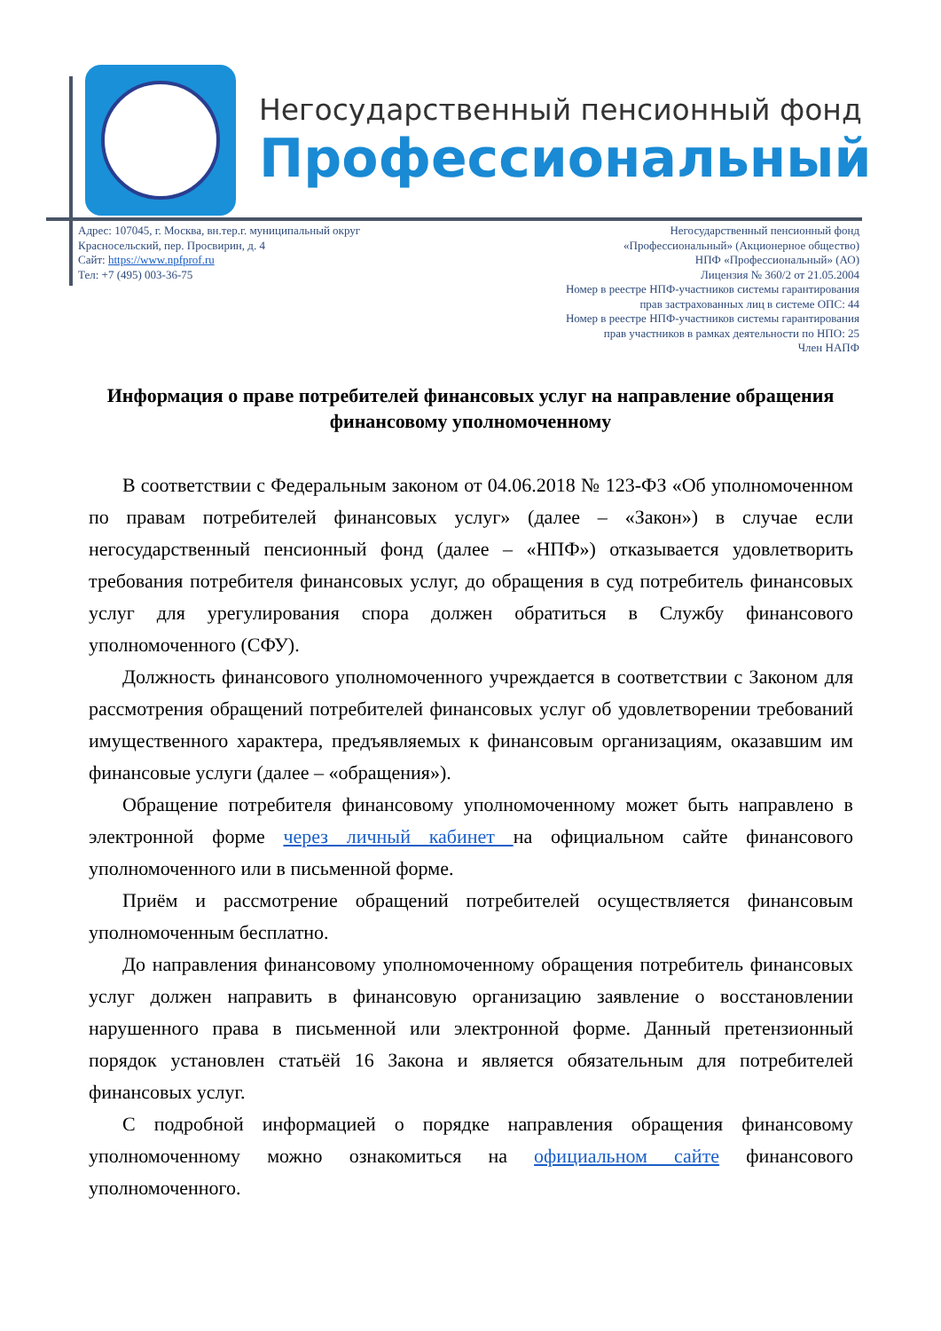Негосударственный пенсионный фонд
Профессиональный
Адрес: 107045, г. Москва, вн.тер.г. муниципальный округ
Красносельский, пер. Просвирин, д. 4
Сайт: https://www.npfprof.ru
Тел: +7 (495) 003-36-75
Негосударственный пенсионный фонд
«Профессиональный» (Акционерное общество)
НПФ «Профессиональный» (АО)
Лицензия № 360/2 от 21.05.2004
Номер в реестре НПФ-участников системы гарантирования
прав застрахованных лиц в системе ОПС: 44
Номер в реестре НПФ-участников системы гарантирования
прав участников в рамках деятельности по НПО: 25
Член НАПФ
Информация о праве потребителей финансовых услуг на направление обращения финансовому уполномоченному
В соответствии с Федеральным законом от 04.06.2018 № 123-ФЗ «Об уполномоченном по правам потребителей финансовых услуг» (далее – «Закон») в случае если негосударственный пенсионный фонд (далее – «НПФ») отказывается удовлетворить требования потребителя финансовых услуг, до обращения в суд потребитель финансовых услуг для урегулирования спора должен обратиться в Службу финансового уполномоченного (СФУ).
Должность финансового уполномоченного учреждается в соответствии с Законом для рассмотрения обращений потребителей финансовых услуг об удовлетворении требований имущественного характера, предъявляемых к финансовым организациям, оказавшим им финансовые услуги (далее – «обращения»).
Обращение потребителя финансовому уполномоченному может быть направлено в электронной форме через личный кабинет на официальном сайте финансового уполномоченного или в письменной форме.
Приём и рассмотрение обращений потребителей осуществляется финансовым уполномоченным бесплатно.
До направления финансовому уполномоченному обращения потребитель финансовых услуг должен направить в финансовую организацию заявление о восстановлении нарушенного права в письменной или электронной форме. Данный претензионный порядок установлен статьёй 16 Закона и является обязательным для потребителей финансовых услуг.
С подробной информацией о порядке направления обращения финансовому уполномоченному можно ознакомиться на официальном сайте финансового уполномоченного.